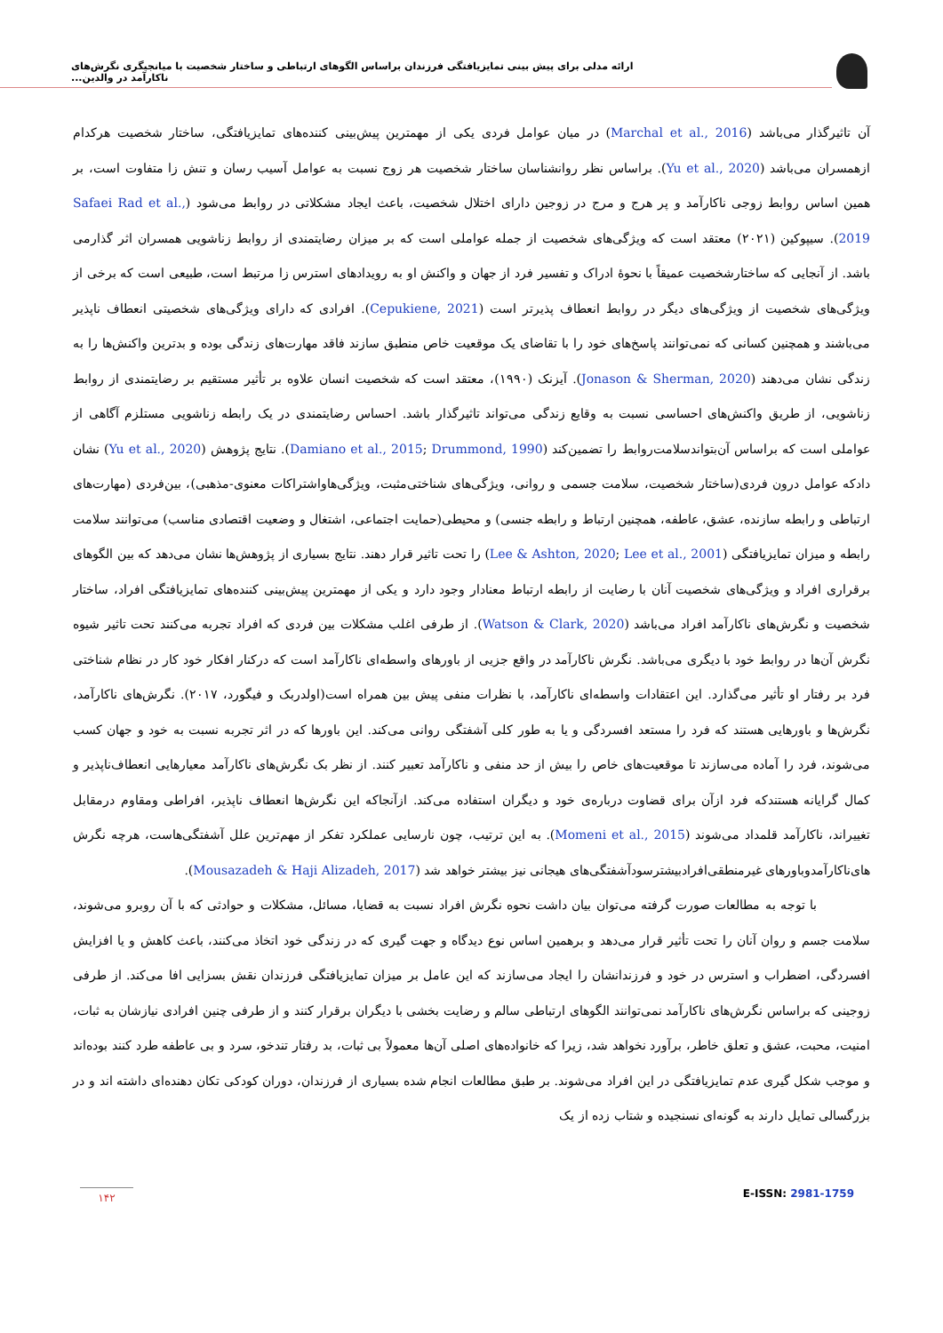ارائه مدلی برای پیش بینی تمایزیافتگی فرزندان براساس الگوهای ارتباطی و ساختار شخصیت با میانجیگری نگرش‌های ناکارآمد در والدین...
آن تاثیرگذار می‌باشد (Marchal et al., 2016) در میان عوامل فردی یکی از مهمترین پیش‌بینی کننده‌های تمایزیافتگی، ساختار شخصیت هرکدام ازهمسران می‌باشد (Yu et al., 2020). براساس نظر روانشناسان ساختار شخصیت هر زوج نسبت به عوامل آسیب رسان و تنش زا متفاوت است، بر همین اساس روابط زوجی ناکارآمد و پر هرج و مرج در زوجین دارای اختلال شخصیت، باعث ایجاد مشکلاتی در روابط می‌شود (Safaei Rad et al., 2019). سیپوکین (۲۰۲۱) معتقد است که ویژگی‌های شخصیت از جمله عواملی است که بر میزان رضایتمندی از روابط زناشویی همسران اثر گذارمی باشد. از آنجایی که ساختارشخصیت عمیقاً با نحوۀ ادراک و تفسیر فرد از جهان و واکنش او به رویدادهای استرس زا مرتبط است، طبیعی است که برخی از ویژگی‌های شخصیت از ویژگی‌های دیگر در روابط انعطاف پذیرتر است (Cepukiene, 2021). افرادی که دارای ویژگی‌های شخصیتی انعطاف ناپذیر می‌باشند و همچنین کسانی که نمی‌توانند پاسخ‌های خود را با تقاضای یک موقعیت خاص منطبق سازند فاقد مهارت‌های زندگی بوده و بدترین واکنش‌ها را به زندگی نشان می‌دهند (Jonason & Sherman, 2020). آیزنک (۱۹۹۰)، معتقد است که شخصیت انسان علاوه بر تأثیر مستقیم بر رضایتمندی از روابط زناشویی، از طریق واکنش‌های احساسی نسبت به وقایع زندگی می‌تواند تاثیرگذار باشد. احساس رضایتمندی در یک رابطه زناشویی مستلزم آگاهی از عواملی است که براساس آن‌بتواندسلامت‌روابط را تضمین‌کند (Damiano et al., 2015; Drummond, 1990). نتایج پژوهش (Yu et al., 2020) نشان دادکه عوامل درون فردی(ساختار شخصیت، سلامت جسمی و روانی، ویژگی‌های شناختی‌مثبت، ویژگی‌هاواشتراکات معنوی-مذهبی)، بین‌فردی (مهارت‌های ارتباطی و رابطه سازنده، عشق، عاطفه، همچنین ارتباط و رابطه جنسی) و محیطی(حمایت اجتماعی، اشتغال و وضعیت اقتصادی مناسب) می‌توانند سلامت رابطه و میزان تمایزیافتگی (Lee & Ashton, 2020; Lee et al., 2001) را تحت تاثیر قرار دهند. نتایج بسیاری از پژوهش‌ها نشان می‌دهد که بین الگوهای برقراری افراد و ویژگی‌های شخصیت آنان با رضایت از رابطه ارتباط معنادار وجود دارد و یکی از مهمترین پیش‌بینی کننده‌های تمایزیافتگی افراد، ساختار شخصیت و نگرش‌های ناکارآمد افراد می‌باشد (Watson & Clark, 2020). از طرفی اغلب مشکلات بین فردی که افراد تجربه می‌کنند تحت تاثیر شیوه نگرش آن‌ها در روابط خود با دیگری می‌باشد. نگرش ناکارآمد در واقع جزیی از باورهای واسطه‌ای ناکارآمد است که درکنار افکار خود کار در نظام شناختی فرد بر رفتار او تأثیر می‌گذارد. این اعتقادات واسطه‌ای ناکارآمد، با نظرات منفی پیش بین همراه است(اولدربک و فیگورد، ۲۰۱۷). نگرش‌های ناکارآمد، نگرش‌ها و باورهایی هستند که فرد را مستعد افسردگی و یا به طور کلی آشفتگی روانی می‌کند. این باورها که در اثر تجربه نسبت به خود و جهان کسب می‌شوند، فرد را آماده می‌سازند تا موقعیت‌های خاص را بیش از حد منفی و ناکارآمد تعبیر کنند. از نظر بک نگرش‌های ناکارآمد معیارهایی انعطاف‌ناپذیر و کمال گرایانه هستندکه فرد ازآن برای قضاوت درباره‌ی خود و دیگران استفاده می‌کند. ازآنجاکه این نگرش‌ها انعطاف ناپذیر، افراطی ومقاوم درمقابل تغییراند، ناکارآمد قلمداد می‌شوند (Momeni et al., 2015). به این ترتیب، چون نارسایی عملکرد تفکر از مهم‌ترین علل آشفتگی‌هاست، هرچه نگرش های‌ناکارآمدوباورهای غیرمنطقی‌افرادبیشترسودآشفتگی‌های هیجانی نیز بیشتر خواهد شد (Mousazadeh & Haji Alizadeh, 2017).
با توجه به مطالعات صورت گرفته می‌توان بیان داشت نحوه نگرش افراد نسبت به قضایا، مسائل، مشکلات و حوادثی که با آن روبرو می‌شوند، سلامت جسم و روان آنان را تحت تأثیر قرار می‌دهد و برهمین اساس نوع دیدگاه و جهت گیری که در زندگی خود اتخاذ می‌کنند، باعث کاهش و یا افزایش افسردگی، اضطراب و استرس در خود و فرزندانشان را ایجاد می‌سازند که این عامل بر میزان تمایزیافتگی فرزندان نقش بسزایی افا می‌کند. از طرفی زوجینی که براساس نگرش‌های ناکارآمد نمی‌توانند الگوهای ارتباطی سالم و رضایت بخشی با دیگران برقرار کنند و از طرفی چنین افرادی نیازشان به ثبات، امنیت، محبت، عشق و تعلق خاطر، برآورد نخواهد شد، زیرا که خانواده‌های اصلی آن‌ها معمولاً بی ثبات، بد رفتار تندخو، سرد و بی عاطفه طرد کنند بوده‌اند و موجب شکل گیری عدم تمایزیافتگی در این افراد می‌شوند. بر طبق مطالعات انجام شده بسیاری از فرزندان، دوران کودکی تکان دهنده‌ای داشته اند و در بزرگسالی تمایل دارند به گونه‌ای نسنجیده و شتاب زده از یک
۱۴۲ E-ISSN: 2981-1759